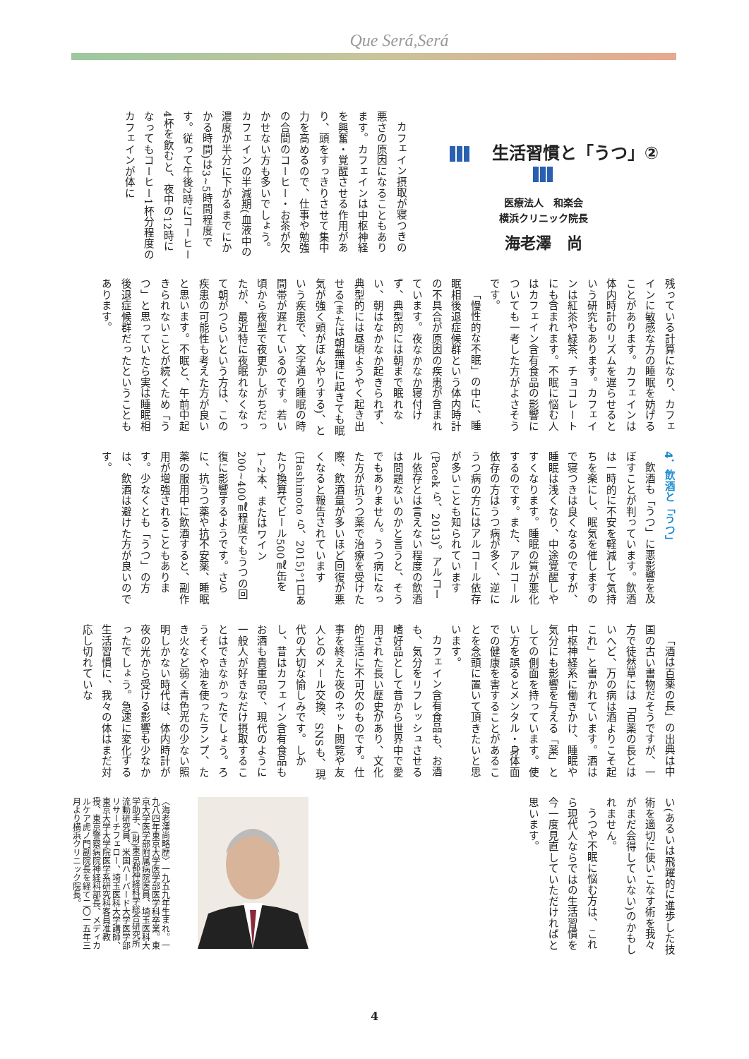Que Será,Será
生活習慣と「うつ」②
医療法人　和楽会
横浜クリニック院長
海老澤　尚
カフェイン摂取が寝つきの悪さの原因になることもあります。カフェインは中枢神経を興奮・覚醒させる作用があり、頭をすっきりさせて集中力を高めるので、仕事や勉強の合間のコーヒー・お茶が欠かせない方も多いでしょう。カフェインの半減期(血液中の濃度が半分に下がるまでにかかる時間)は3~5時間程度です。従って午後2時にコーヒー4杯を飲むと、夜中の12時になってもコーヒー1杯分程度のカフェインが体に
残っている計算になり、カフェインに敏感な方の睡眠を妨げることがあります。カフェインは体内時計のリズムを遅らせるという研究もあります。カフェインは紅茶や緑茶、チョコレートにも含まれます。不眠に悩む人はカフェイン含有食品の影響についても一考した方がよさそうです。
「慢性的な不眠」の中に、睡眠相後退症候群という体内時計の不具合が原因の疾患が含まれています。夜なかなか寝付けず、典型的には朝まで眠れない、朝はなかなか起きられず、典型的には昼頃ようやく起き出せる(または朝無理に起きても眠気が強く頭がぼんやりする)、という疾患で、文字通り睡眠の時間帯が遅れているのです。若い頃から夜型で夜更かしがちだったが、最近特に夜眠れなくなって朝がつらいという方は、この疾患の可能性も考えた方が良いと思います。不眠と、午前中起きられないことが続くため「うつ」と思っていたら実は睡眠相後退症候群だったということもあります。
4．飲酒と「うつ」
飲酒も「うつ」に悪影響を及ぼすことが判っています。飲酒は一時的に不安を軽減して気持ちを楽にし、眠気を催しますので寝つきは良くなるのですが、睡眠は浅くなり、中途覚醒しやすくなります。睡眠の質が悪化するのです。また、アルコール依存の方はうつ病が多く、逆にうつ病の方にはアルコール依存が多いことも知られています(Pacek ら、2013)。アルコール依存とは言えない程度の飲酒は問題ないのかと言うと、そうでもありません。うつ病になった方が抗うつ薬で治療を受けた際、飲酒量が多いほど回復が悪くなると報告されています(Hashimoto ら、2015)。1日あたり換算でビール500㎖缶を1~2本、またはワイン200~400㎖程度でもうつの回復に影響するようです。さらに、抗うつ薬や抗不安薬、睡眠薬の服用中に飲酒すると、副作用が増強されることもあります。少なくとも「うつ」の方は、飲酒は避けた方が良いのです。
「酒は百薬の長」の出典は中国の古い書物だそうですが、一方で徒然草には「百薬の長とはいへど、万の病は酒よりこそ起これ」と書かれています。酒は中枢神経系に働きかけ、睡眠や気分にも影響を与える「薬」としての側面を持っています。使い方を誤るとメンタル・身体面での健康を害することがあることを念頭に置いて頂きたいと思います。
カフェイン含有食品も、お酒も、気分をリフレッシュさせる嗜好品として昔から世界中で愛用された長い歴史があり、文化的生活に不可欠のものです。仕事を終えた夜のネット閲覧や友人とのメール交換、SNSも、現代の大切な愉しみです。しかし、昔はカフェイン含有食品もお酒も貴重品で、現代のように一般人が好きなだけ摂取することはできなかったでしょう。ろうそくや油を使ったランプ、たき火など弱く青色光の少ない照明しかない時代は、体内時計が夜の光から受ける影響も少なかったでしょう。急速に変化する生活習慣に、我々の体はまだ対応し切れていな
い(あるいは飛躍的に進歩した技術を適切に使いこなす術を我々がまだ会得していない)のかもしれません。
うつや不眠に悩む方は、これら現代人ならではの生活習慣を今一度見直していただければと思います。
〈海老澤尚略歴〉一九五九年生まれ。一九八四年東京大学医学部医学科卒業。東京大学医学部附属病院医員、埼玉医科大学助手、(財)東京都神経科学総合研究所流動研究員、米国ハーバード大学医学部リサーチフェロー、埼玉医科大学講師、東京大学大学院医学系研究科客員准教授、東京警察病院神経科部長、メディカルケア虎ノ門副院長を経て二〇一五年三月より横浜クリニック院長。
4